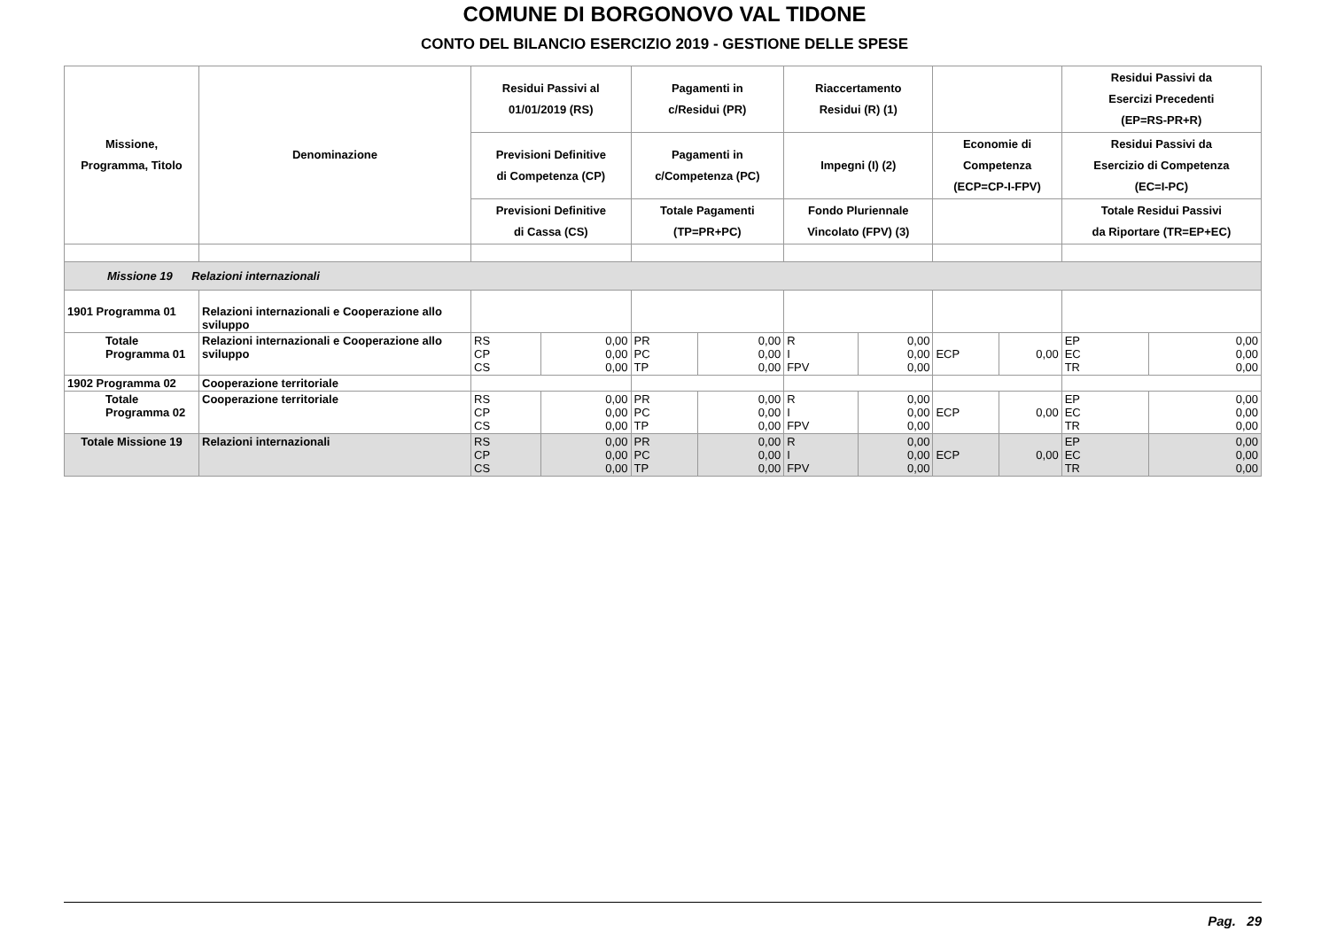COMUNE DI BORGONOVO VAL TIDONE
CONTO DEL BILANCIO ESERCIZIO 2019 - GESTIONE DELLE SPESE
| Missione, Programma, Titolo | Denominazione | Residui Passivi al 01/01/2019 (RS) | | Pagamenti in c/Residui (PR) | | Riaccertamento Residui (R) (1) | | | | Residui Passivi da Esercizi Precedenti (EP=RS-PR+R) | |
| --- | --- | --- | --- | --- | --- | --- | --- | --- | --- | --- | --- |
| | | Previsioni Definitive di Competenza (CP) | | Pagamenti in c/Competenza (PC) | | Impegni (I) (2) | | Economie di Competenza (ECP=CP-I-FPV) | | Residui Passivi da Esercizio di Competenza (EC=I-PC) | |
| | | Previsioni Definitive di Cassa (CS) | | Totale Pagamenti (TP=PR+PC) | | Fondo Pluriennale Vincolato (FPV) (3) | | | | Totale Residui Passivi da Riportare (TR=EP+EC) | |
| Missione 19 Relazioni internazionali | | | | | | | | | | | |
| 1901 Programma 01 | Relazioni internazionali e Cooperazione allo sviluppo | | | | | | | | | | |
| Totale Programma 01 | Relazioni internazionali e Cooperazione allo sviluppo | RS CP CS | 0,00 0,00 0,00 | PR PC TP | 0,00 0,00 0,00 | R I FPV | 0,00 0,00 0,00 | ECP | 0,00 | EP EC TR | 0,00 0,00 0,00 |
| 1902 Programma 02 | Cooperazione territoriale | | | | | | | | | | |
| Totale Programma 02 | Cooperazione territoriale | RS CP CS | 0,00 0,00 0,00 | PR PC TP | 0,00 0,00 0,00 | R I FPV | 0,00 0,00 0,00 | ECP | 0,00 | EP EC TR | 0,00 0,00 0,00 |
| Totale Missione 19 | Relazioni internazionali | RS CP CS | 0,00 0,00 0,00 | PR PC TP | 0,00 0,00 0,00 | R I FPV | 0,00 0,00 0,00 | ECP | 0,00 | EP EC TR | 0,00 0,00 0,00 |
Pag. 29